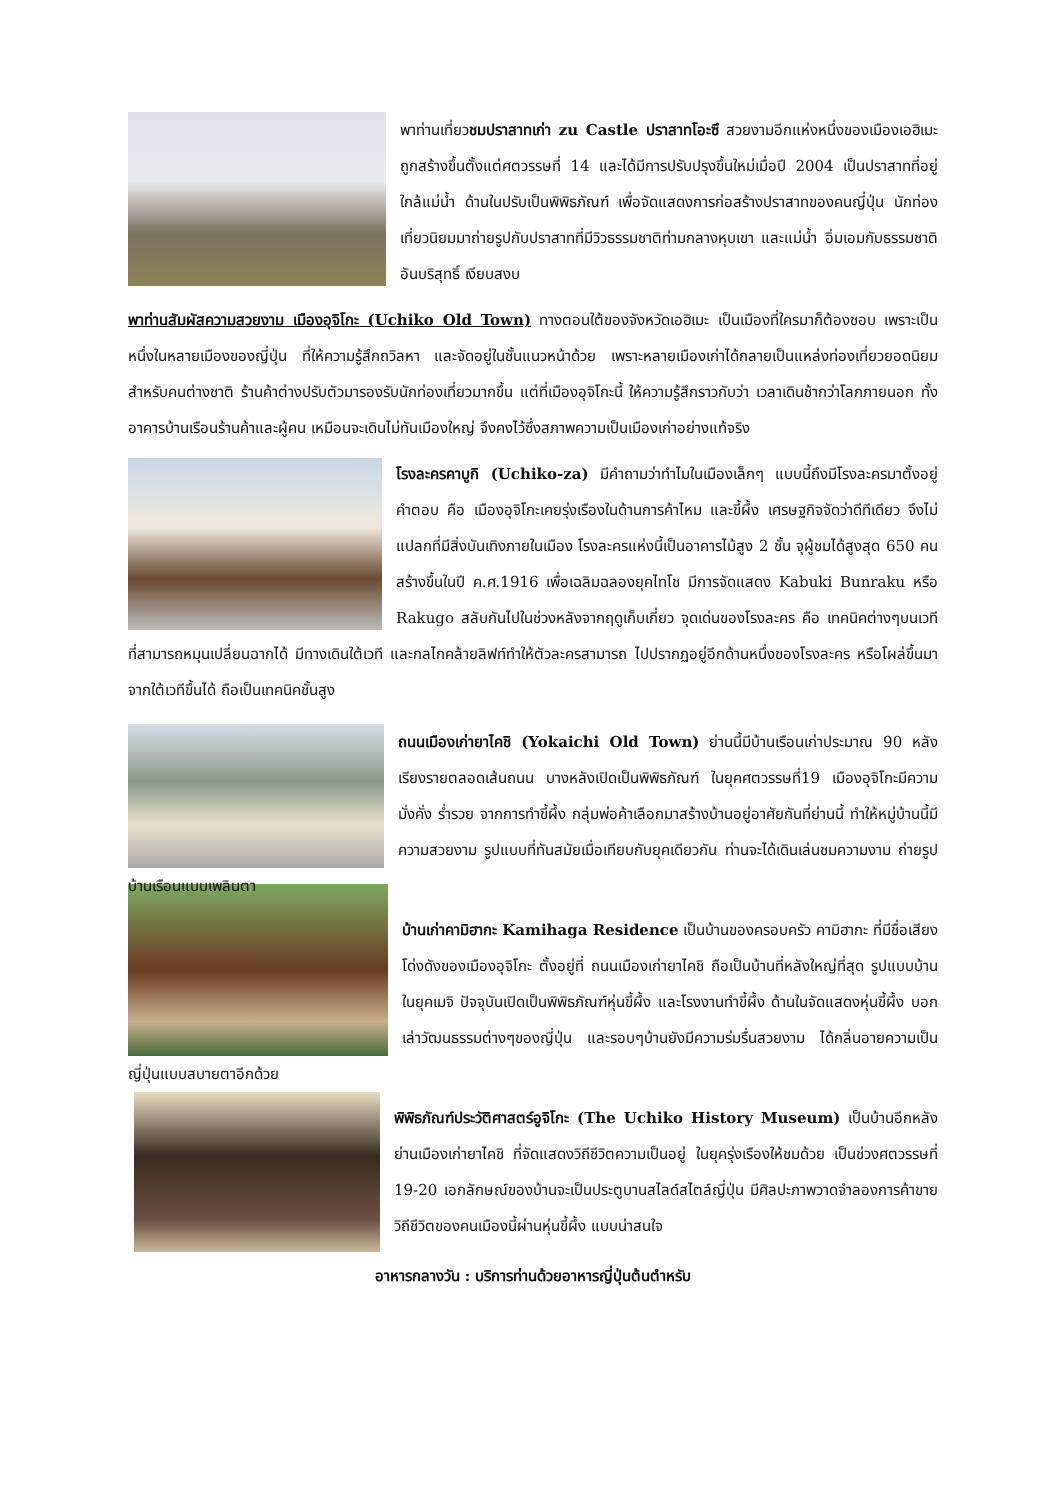พาท่านเที่ยวชมปราสาทเก่า zu Castle ปราสาทโอะซึ สวยงามอีกแห่งหนึ่งของเมืองเอฮิเมะ ถูกสร้างขึ้นตั้งแต่ศตวรรษที่ 14 และได้มีการปรับปรุงขึ้นใหม่เมื่อปี 2004 เป็นปราสาทที่อยู่ใกล้แม่น้ำ ด้านในปรับเป็นพิพิธภัณฑ์ เพื่อจัดแสดงการก่อสร้างปราสาทของคนญี่ปุ่น นักท่องเที่ยวนิยมมาถ่ายรูปกับปราสาทที่มีวิวธรรมชาติท่ามกลางหุบเขา และแม่น้ำ อิ่มเอมกับธรรมชาติอันบริสุทธิ์ เงียบสงบ
พาท่านสัมผัสความสวยงาม เมืองอุจิโกะ (Uchiko Old Town) ทางตอนใต้ของจังหวัดเอฮิเมะ เป็นเมืองที่ใครมาก็ต้องชอบ เพราะเป็นหนึ่งในหลายเมืองของญี่ปุ่น ที่ให้ความรู้สึกถวิลหา และจัดอยู่ในชั้นแนวหน้าด้วย เพราะหลายเมืองเก่าได้กลายเป็นแหล่งท่องเที่ยวยอดนิยมสำหรับคนต่างชาติ ร้านค้าต่างปรับตัวมารองรับนักท่องเที่ยวมากขึ้น แต่ที่เมืองอุจิโกะนี้ ให้ความรู้สึกราวกับว่า เวลาเดินช้ากว่าโลกภายนอก ทั้งอาคารบ้านเรือนร้านค้าและผู้คน เหมือนจะเดินไม่ทันเมืองใหญ่ จึงคงไว้ซึ่งสภาพความเป็นเมืองเก่าอย่างแท้จริง
โรงละครคาบูกิ (Uchiko-za) มีคำถามว่าทำไมในเมืองเล็กๆ แบบนี้ถึงมีโรงละครมาตั้งอยู่ คำตอบ คือ เมืองอุจิโกะเคยรุ่งเรืองในด้านการค้าไหม และขี้ผึ้ง เศรษฐกิจจัดว่าดีทีเดียว จึงไม่แปลกที่มีสิ่งบันเทิงภายในเมือง โรงละครแห่งนี้เป็นอาคารไม้สูง 2 ชั้น จุผู้ชมได้สูงสุด 650 คน สร้างขึ้นในปี ค.ศ.1916 เพื่อเฉลิมฉลองยุคไทโช มีการจัดแสดง Kabuki Bunraku หรือ Rakugo สลับกันไปในช่วงหลังจากฤดูเก็บเกี่ยว จุดเด่นของโรงละคร คือ เทคนิคต่างๆบนเวที ที่สามารถหมุนเปลี่ยนฉากได้ มีทางเดินใต้เวที และกลไกคล้ายลิฟท์ทำให้ตัวละครสามารถ ไปปรากฏอยู่อีกด้านหนึ่งของโรงละคร หรือโผล่ขึ้นมาจากใต้เวทีขึ้นได้ ถือเป็นเทคนิคชั้นสูง
ถนนเมืองเก่ายาไคชิ (Yokaichi Old Town) ย่านนี้มีบ้านเรือนเก่าประมาณ 90 หลัง เรียงรายตลอดเส้นถนน บางหลังเปิดเป็นพิพิธภัณฑ์ ในยุคศตวรรษที่19 เมืองอุจิโกะมีความมั่งคั่ง ร่ำรวย จากการทำขี้ผึ้ง กลุ่มพ่อค้าเลือกมาสร้างบ้านอยู่อาศัยกันที่ย่านนี้ ทำให้หมู่บ้านนี้มีความสวยงาม รูปแบบที่ทันสมัยเมื่อเทียบกับยุคเดียวกัน ท่านจะได้เดินเล่นชมความงาม ถ่ายรูปบ้านเรือนแบบเพลินตา
บ้านเก่าคามิฮากะ Kamihaga Residence เป็นบ้านของครอบครัว คามิฮากะ ที่มีชื่อเสียงโด่งดังของเมืองอุจิโกะ ตั้งอยู่ที่ ถนนเมืองเก่ายาไคชิ ถือเป็นบ้านที่หลังใหญ่ที่สุด รูปแบบบ้านในยุคเมจิ ปัจจุบันเปิดเป็นพิพิธภัณฑ์หุ่นขี้ผึ้ง และโรงงานทำขี้ผึ้ง ด้านในจัดแสดงหุ่นขี้ผึ้ง บอกเล่าวัฒนธรรมต่างๆของญี่ปุ่น และรอบๆบ้านยังมีความร่มรื่นสวยงาม ได้กลิ่นอายความเป็นญี่ปุ่นแบบสบายตาอีกด้วย
พิพิธภัณฑ์ประวัติศาสตร์อูจิโกะ (The Uchiko History Museum) เป็นบ้านอีกหลังย่านเมืองเก่ายาไคชิ ที่จัดแสดงวิถีชีวิตความเป็นอยู่ ในยุครุ่งเรืองให้ชมด้วย เป็นช่วงศตวรรษที่ 19-20 เอกลักษณ์ของบ้านจะเป็นประตูบานสไลด์สไตล์ญี่ปุ่น มีศิลปะภาพวาดจำลองการค้าขาย วิถีชีวิตของคนเมืองนี้ผ่านหุ่นขี้ผึ้ง แบบน่าสนใจ
อาหารกลางวัน : บริการท่านด้วยอาหารญี่ปุ่นต้นตำหรับ